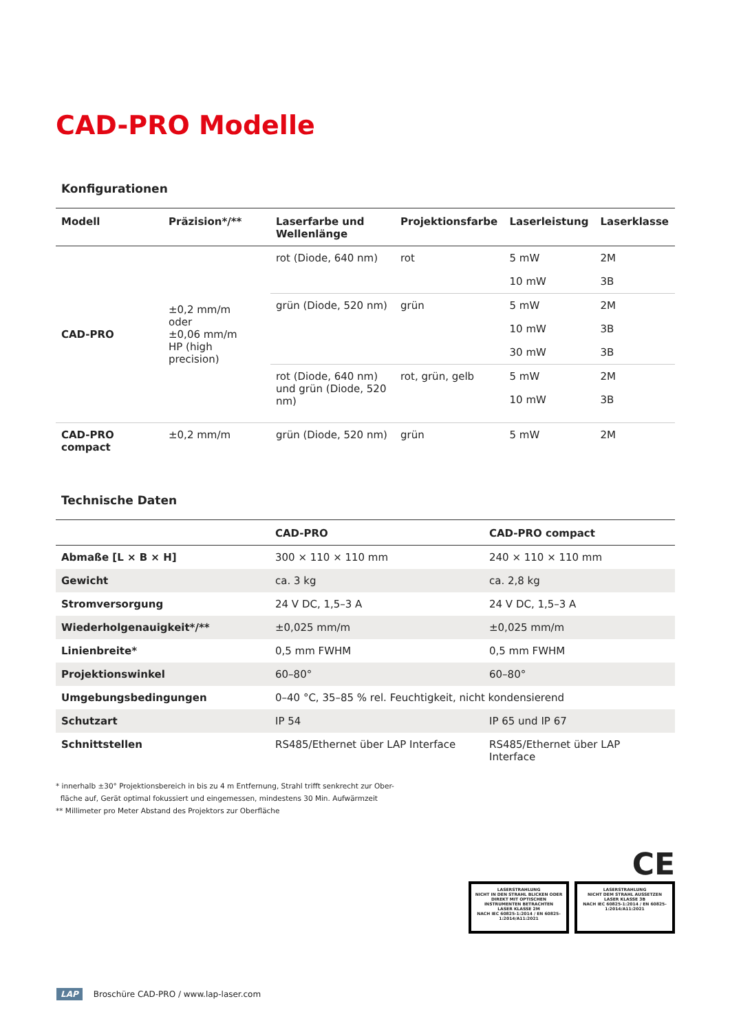CAD-PRO Modelle
Konfigurationen
| Modell | Präzision*/** | Laserfarbe und Wellenlänge | Projektionsfarbe | Laserleistung | Laserklasse |
| --- | --- | --- | --- | --- | --- |
| CAD-PRO | ±0,2 mm/m oder ±0,06 mm/m HP (high precision) | rot (Diode, 640 nm) | rot | 5 mW | 2M |
| | | | | 10 mW | 3B |
| | | grün (Diode, 520 nm) | grün | 5 mW | 2M |
| | | | | 10 mW | 3B |
| | | | | 30 mW | 3B |
| | | rot (Diode, 640 nm) und grün (Diode, 520 nm) | rot, grün, gelb | 5 mW | 2M |
| | | | | 10 mW | 3B |
| CAD-PRO compact | ±0,2 mm/m | grün (Diode, 520 nm) | grün | 5 mW | 2M |
Technische Daten
| | CAD-PRO | CAD-PRO compact |
| --- | --- | --- |
| Abmaße [L × B × H] | 300 × 110 × 110 mm | 240 × 110 × 110 mm |
| Gewicht | ca. 3 kg | ca. 2,8 kg |
| Stromversorgung | 24 V DC, 1,5–3 A | 24 V DC, 1,5–3 A |
| Wiederholgenauigkeit*/** | ±0,025 mm/m | ±0,025 mm/m |
| Linienbreite* | 0,5 mm FWHM | 0,5 mm FWHM |
| Projektionswinkel | 60–80° | 60–80° |
| Umgebungsbedingungen | 0–40 °C, 35–85 % rel. Feuchtigkeit, nicht kondensierend | |
| Schutzart | IP 54 | IP 65 und IP 67 |
| Schnittstellen | RS485/Ethernet über LAP Interface | RS485/Ethernet über LAP Interface |
* innerhalb ±30° Projektionsbereich in bis zu 4 m Entfernung, Strahl trifft senkrecht zur Ober-
fläche auf, Gerät optimal fokussiert und eingemessen, mindestens 30 Min. Aufwärmzeit
** Millimeter pro Meter Abstand des Projektors zur Oberfläche
CE
LASERSTRAHLUNG
NICHT IN DEN STRAHL BLICKEN ODER DIREKT MIT OPTISCHEN INSTRUMENTEN BETRACHTEN
LASER KLASSE 2M
NACH IEC 60825-1:2014 / EN 60825-1:2014/A11:2021
LASERSTRAHLUNG
NICHT DEM STRAHL AUSSETZEN
LASER KLASSE 3B
NACH IEC 60825-1:2014 / EN 60825-1:2014/A11:2021
LAP Broschüre CAD-PRO / www.lap-laser.com